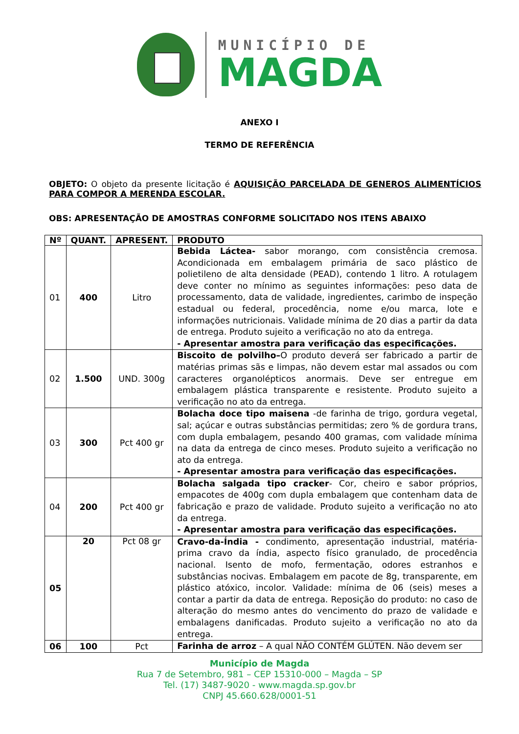MUNICÍPIO DE
MAGDA
ANEXO I
TERMO DE REFERÊNCIA
OBJETO: O objeto da presente licitação é AQUISIÇÃO PARCELADA DE GENEROS ALIMENTÍCIOS PARA COMPOR A MERENDA ESCOLAR.
OBS: APRESENTAÇÃO DE AMOSTRAS CONFORME SOLICITADO NOS ITENS ABAIXO
| Nº | QUANT. | APRESENT. | PRODUTO |
| --- | --- | --- | --- |
| 01 | 400 | Litro | Bebida Láctea- sabor morango, com consistência cremosa. Acondicionada em embalagem primária de saco plástico de polietileno de alta densidade (PEAD), contendo 1 litro. A rotulagem deve conter no mínimo as seguintes informações: peso data de processamento, data de validade, ingredientes, carimbo de inspeção estadual ou federal, procedência, nome e/ou marca, lote e informações nutricionais. Validade mínima de 20 dias a partir da data de entrega. Produto sujeito a verificação no ato da entrega. - Apresentar amostra para verificação das especificações. |
| 02 | 1.500 | UND. 300g | Biscoito de polvilho– O produto deverá ser fabricado a partir de matérias primas sãs e limpas, não devem estar mal assados ou com caracteres organolépticos anormais. Deve ser entregue em embalagem plástica transparente e resistente. Produto sujeito a verificação no ato da entrega. |
| 03 | 300 | Pct 400 gr | Bolacha doce tipo maisena -de farinha de trigo, gordura vegetal, sal; açúcar e outras substâncias permitidas; zero % de gordura trans, com dupla embalagem, pesando 400 gramas, com validade mínima na data da entrega de cinco meses. Produto sujeito a verificação no ato da entrega. - Apresentar amostra para verificação das especificações. |
| 04 | 200 | Pct 400 gr | Bolacha salgada tipo cracker - Cor, cheiro e sabor próprios, empacotes de 400g com dupla embalagem que contenham data de fabricação e prazo de validade. Produto sujeito a verificação no ato da entrega. - Apresentar amostra para verificação das especificações. |
| 05 | 20 | Pct 08 gr | Cravo-da-Índia - condimento, apresentação industrial, matéria-prima cravo da índia, aspecto físico granulado, de procedência nacional. Isento de mofo, fermentação, odores estranhos e substâncias nocivas. Embalagem em pacote de 8g, transparente, em plástico atóxico, incolor. Validade: mínima de 06 (seis) meses a contar a partir da data de entrega. Reposição do produto: no caso de alteração do mesmo antes do vencimento do prazo de validade e embalagens danificadas. Produto sujeito a verificação no ato da entrega. |
| 06 | 100 | Pct | Farinha de arroz – A qual NÃO CONTÉM GLÚTEN. Não devem ser |
Município de Magda
Rua 7 de Setembro, 981 – CEP 15310-000 – Magda – SP
Tel. (17) 3487-9020 - www.magda.sp.gov.br
CNPJ 45.660.628/0001-51